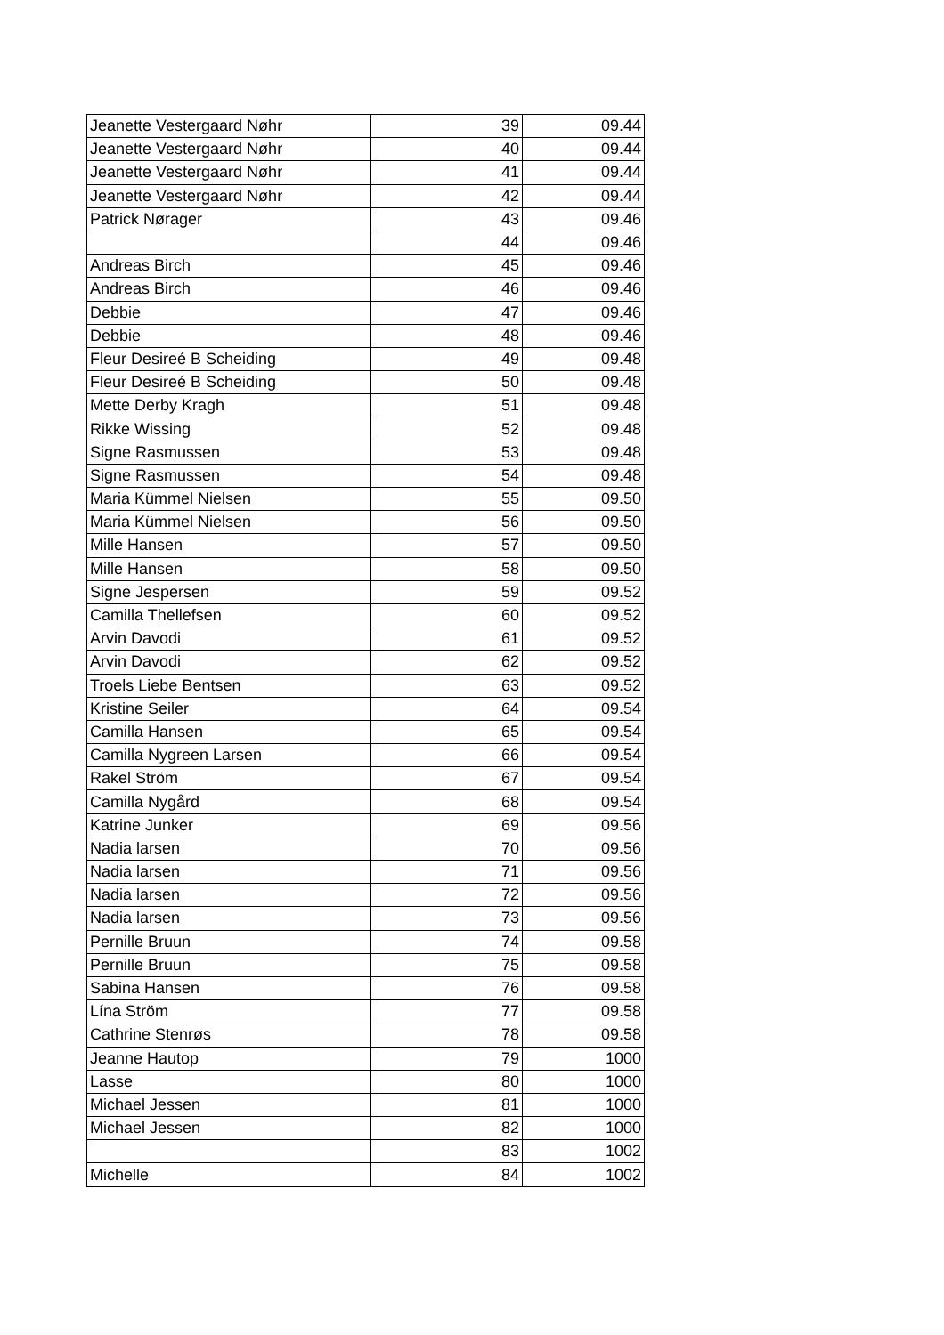| Jeanette Vestergaard Nøhr | 39 | 09.44 |
| Jeanette Vestergaard Nøhr | 40 | 09.44 |
| Jeanette Vestergaard Nøhr | 41 | 09.44 |
| Jeanette Vestergaard Nøhr | 42 | 09.44 |
| Patrick Nørager | 43 | 09.46 |
| | 44 | 09.46 |
| Andreas Birch | 45 | 09.46 |
| Andreas Birch | 46 | 09.46 |
| Debbie | 47 | 09.46 |
| Debbie | 48 | 09.46 |
| Fleur Desireé B Scheiding | 49 | 09.48 |
| Fleur Desireé B Scheiding | 50 | 09.48 |
| Mette Derby Kragh | 51 | 09.48 |
| Rikke Wissing | 52 | 09.48 |
| Signe Rasmussen | 53 | 09.48 |
| Signe Rasmussen | 54 | 09.48 |
| Maria Kümmel Nielsen | 55 | 09.50 |
| Maria Kümmel Nielsen | 56 | 09.50 |
| Mille Hansen | 57 | 09.50 |
| Mille Hansen | 58 | 09.50 |
| Signe Jespersen | 59 | 09.52 |
| Camilla Thellefsen | 60 | 09.52 |
| Arvin Davodi | 61 | 09.52 |
| Arvin Davodi | 62 | 09.52 |
| Troels Liebe Bentsen | 63 | 09.52 |
| Kristine Seiler | 64 | 09.54 |
| Camilla Hansen | 65 | 09.54 |
| Camilla Nygreen Larsen | 66 | 09.54 |
| Rakel Ström | 67 | 09.54 |
| Camilla Nygård | 68 | 09.54 |
| Katrine Junker | 69 | 09.56 |
| Nadia larsen | 70 | 09.56 |
| Nadia larsen | 71 | 09.56 |
| Nadia larsen | 72 | 09.56 |
| Nadia larsen | 73 | 09.56 |
| Pernille Bruun | 74 | 09.58 |
| Pernille Bruun | 75 | 09.58 |
| Sabina Hansen | 76 | 09.58 |
| Lína Ström | 77 | 09.58 |
| Cathrine Stenrøs | 78 | 09.58 |
| Jeanne Hautop | 79 | 1000 |
| Lasse | 80 | 1000 |
| Michael Jessen | 81 | 1000 |
| Michael Jessen | 82 | 1000 |
| | 83 | 1002 |
| Michelle | 84 | 1002 |